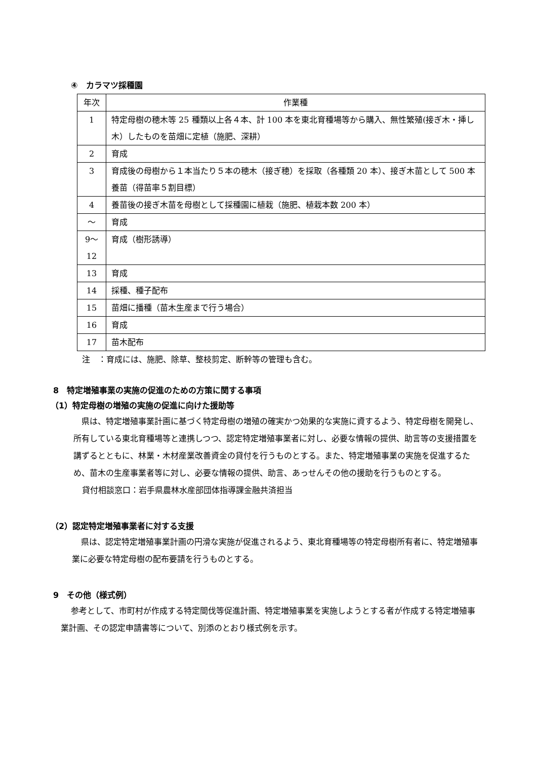④　カラマツ採種園
| 年次 | 作業種 |
| 1 | 特定母樹の穂木等 25 種類以上各４本、計 100 本を東北育種場等から購入、無性繁殖(接ぎ木・挿し木）したものを苗畑に定植（施肥、深耕） |
| 2 | 育成 |
| 3 | 育成後の母樹から１本当たり５本の穂木（接ぎ穂）を採取（各種類 20 本）、接ぎ木苗として 500 本養苗（得苗率５割目標） |
| 4 | 養苗後の接ぎ木苗を母樹として採種園に植栽（施肥、植栽本数 200 本） |
| ～ | 育成 |
| 9～ 12 | 育成（樹形誘導） |
| 13 | 育成 |
| 14 | 採種、種子配布 |
| 15 | 苗畑に播種（苗木生産まで行う場合） |
| 16 | 育成 |
| 17 | 苗木配布 |
注　：育成には、施肥、除草、整枝剪定、断幹等の管理も含む。
8　特定増殖事業の実施の促進のための方策に関する事項
（1）特定母樹の増殖の実施の促進に向けた援助等
県は、特定増殖事業計画に基づく特定母樹の増殖の確実かつ効果的な実施に資するよう、特定母樹を開発し、所有している東北育種場等と連携しつつ、認定特定増殖事業者に対し、必要な情報の提供、助言等の支援措置を講ずるとともに、林業・木材産業改善資金の貸付を行うものとする。また、特定増殖事業の実施を促進するため、苗木の生産事業者等に対し、必要な情報の提供、助言、あっせんその他の援助を行うものとする。
貸付相談窓口：岩手県農林水産部団体指導課金融共済担当
（2）認定特定増殖事業者に対する支援
県は、認定特定増殖事業計画の円滑な実施が促進されるよう、東北育種場等の特定母樹所有者に、特定増殖事業に必要な特定母樹の配布要請を行うものとする。
9　その他（様式例）
参考として、市町村が作成する特定間伐等促進計画、特定増殖事業を実施しようとする者が作成する特定増殖事業計画、その認定申請書等について、別添のとおり様式例を示す。